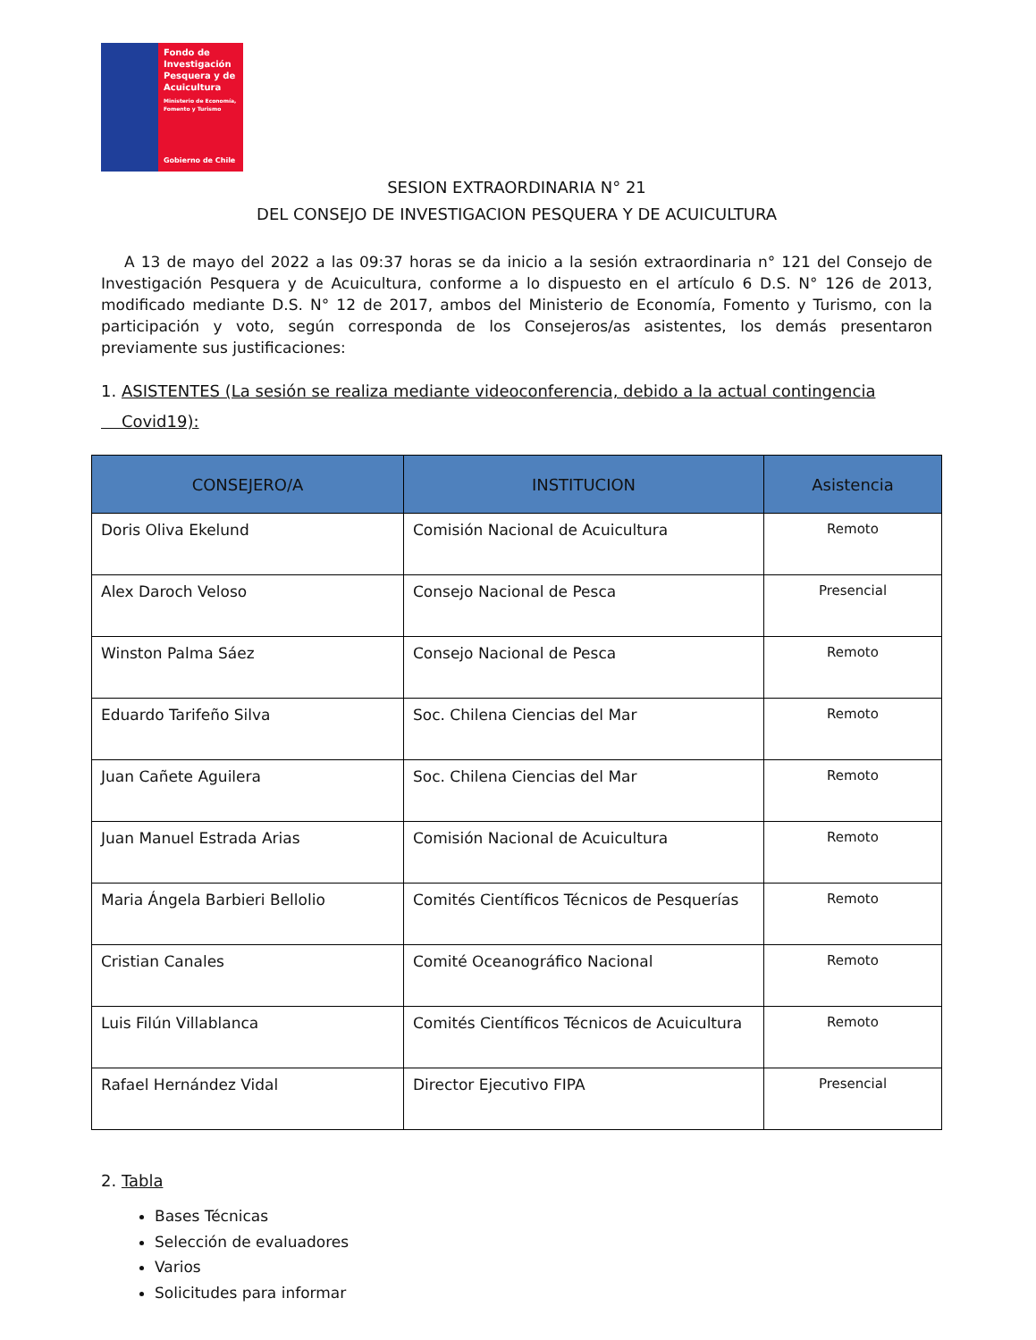Fondo de Investigación Pesquera y de Acuicultura
Ministerio de Economía, Fomento y Turismo
Gobierno de Chile
SESION EXTRAORDINARIA N° 21
DEL CONSEJO DE INVESTIGACION PESQUERA Y DE ACUICULTURA
A 13 de mayo del 2022 a las 09:37 horas se da inicio a la sesión extraordinaria n° 121 del Consejo de Investigación Pesquera y de Acuicultura, conforme a lo dispuesto en el artículo 6 D.S. N° 126 de 2013, modificado mediante D.S. N° 12 de 2017, ambos del Ministerio de Economía, Fomento y Turismo, con la participación y voto, según corresponda de los Consejeros/as asistentes, los demás presentaron previamente sus justificaciones:
1. ASISTENTES (La sesión se realiza mediante videoconferencia, debido a la actual contingencia
Covid19):
| CONSEJERO/A | INSTITUCION | Asistencia |
| --- | --- | --- |
| Doris Oliva Ekelund | Comisión Nacional de Acuicultura | Remoto |
| Alex Daroch Veloso | Consejo Nacional de Pesca | Presencial |
| Winston Palma Sáez | Consejo Nacional de Pesca | Remoto |
| Eduardo Tarifeño Silva | Soc. Chilena Ciencias del Mar | Remoto |
| Juan Cañete Aguilera | Soc. Chilena Ciencias del Mar | Remoto |
| Juan Manuel Estrada Arias | Comisión Nacional de Acuicultura | Remoto |
| Maria Ángela Barbieri Bellolio | Comités Científicos Técnicos de Pesquerías | Remoto |
| Cristian Canales | Comité Oceanográfico Nacional | Remoto |
| Luis Filún Villablanca | Comités Científicos Técnicos de Acuicultura | Remoto |
| Rafael Hernández Vidal | Director Ejecutivo FIPA | Presencial |
2. Tabla
Bases Técnicas
Selección de evaluadores
Varios
Solicitudes para informar